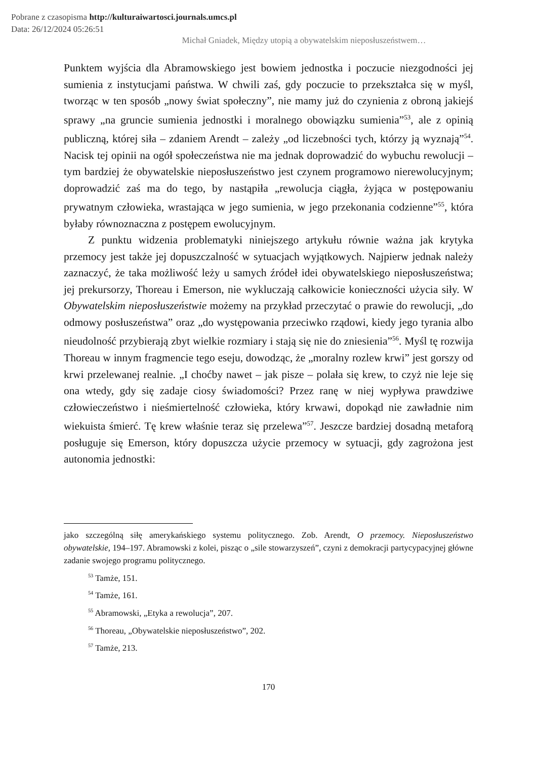Pobrane z czasopisma http://kulturaiwartosci.journals.umcs.pl
Data: 26/12/2024 05:26:51
Michał Gniadek, Między utopią a obywatelskim nieposłuszeństwem…
Punktem wyjścia dla Abramowskiego jest bowiem jednostka i poczucie niezgodności jej sumienia z instytucjami państwa. W chwili zaś, gdy poczucie to przekształca się w myśl, tworząc w ten sposób „nowy świat społeczny”, nie mamy już do czynienia z obroną jakiejś sprawy „na gruncie sumienia jednostki i moralnego obowiązku sumienia”<sup>53</sup>, ale z opinią publiczną, której siła – zdaniem Arendt – zależy „od liczebności tych, którzy ją wyznają”<sup>54</sup>. Nacisk tej opinii na ogół społeczeństwa nie ma jednak doprowadzić do wybuchu rewolucji – tym bardziej że obywatelskie nieposłuszeństwo jest czynem programowo nierewolucyjnym; doprowadzić zaś ma do tego, by nastąpiła „rewolucja ciągła, żyjąca w postępowaniu prywatnym człowieka, wrastająca w jego sumienia, w jego przekonania codzienne”<sup>55</sup>, która byłaby równoznaczna z postępem ewolucyjnym.
Z punktu widzenia problematyki niniejszego artykułu równie ważna jak krytyka przemocy jest także jej dopuszczalność w sytuacjach wyjątkowych. Najpierw jednak należy zaznaczyć, że taka możliwość leży u samych źródeł idei obywatelskiego nieposłuszeństwa; jej prekursorzy, Thoreau i Emerson, nie wykluczają całkowicie konieczności użycia siły. W Obywatelskim nieposłuszeństwie możemy na przykład przeczytać o prawie do rewolucji, „do odmowy posłuszeństwa” oraz „do występowania przeciwko rządowi, kiedy jego tyrania albo nieudolność przybierają zbyt wielkie rozmiary i stają się nie do zniesienia”<sup>56</sup>. Myśl tę rozwija Thoreau w innym fragmencie tego eseju, dowodząc, że „moralny rozlew krwi” jest gorszy od krwi przelewanej realnie. „I choćby nawet – jak pisze – polała się krew, to czyż nie leje się ona wtedy, gdy się zadaje ciosy świadomości? Przez ranę w niej wypływa prawdziwe człowieczeństwo i nieśmiertelność człowieka, który krwawi, dopokąd nie zawładnie nim wiekuista śmierć. Tę krew właśnie teraz się przelewa”<sup>57</sup>. Jeszcze bardziej dosadną metaforą posługuje się Emerson, który dopuszcza użycie przemocy w sytuacji, gdy zagrożona jest autonomia jednostki:
jako szczególną siłę amerykańskiego systemu politycznego. Zob. Arendt, O przemocy. Nieposłuszeństwo obywatelskie, 194–197. Abramowski z kolei, pisząc o „sile stowarzyszeń”, czyni z demokracji partycypacyjnej główne zadanie swojego programu politycznego.
<sup>53</sup> Tamże, 151.
<sup>54</sup> Tamże, 161.
<sup>55</sup> Abramowski, „Etyka a rewolucja”, 207.
<sup>56</sup> Thoreau, „Obywatelskie nieposłuszeństwo”, 202.
<sup>57</sup> Tamże, 213.
170